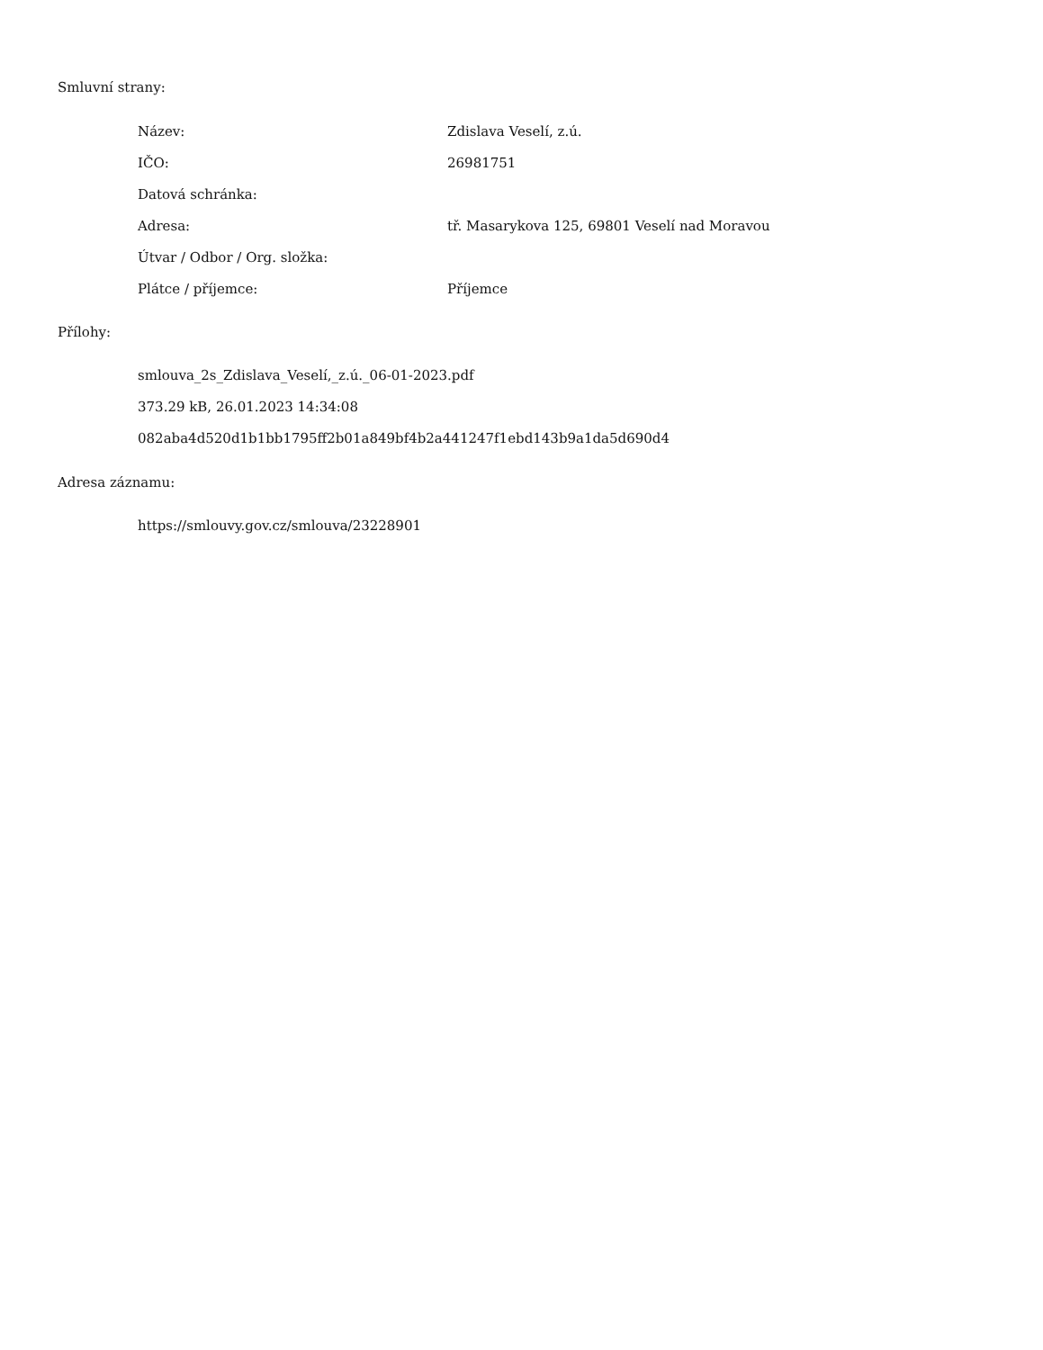Smluvní strany:
| Název: | Zdislava Veselí, z.ú. |
| IČO: | 26981751 |
| Datová schránka: | |
| Adresa: | tř. Masarykova 125, 69801 Veselí nad Moravou |
| Útvar / Odbor / Org. složka: | |
| Plátce / příjemce: | Příjemce |
Přílohy:
smlouva_2s_Zdislava_Veselí,_z.ú._06-01-2023.pdf
373.29 kB, 26.01.2023 14:34:08
082aba4d520d1b1bb1795ff2b01a849bf4b2a441247f1ebd143b9a1da5d690d4
Adresa záznamu:
https://smlouvy.gov.cz/smlouva/23228901